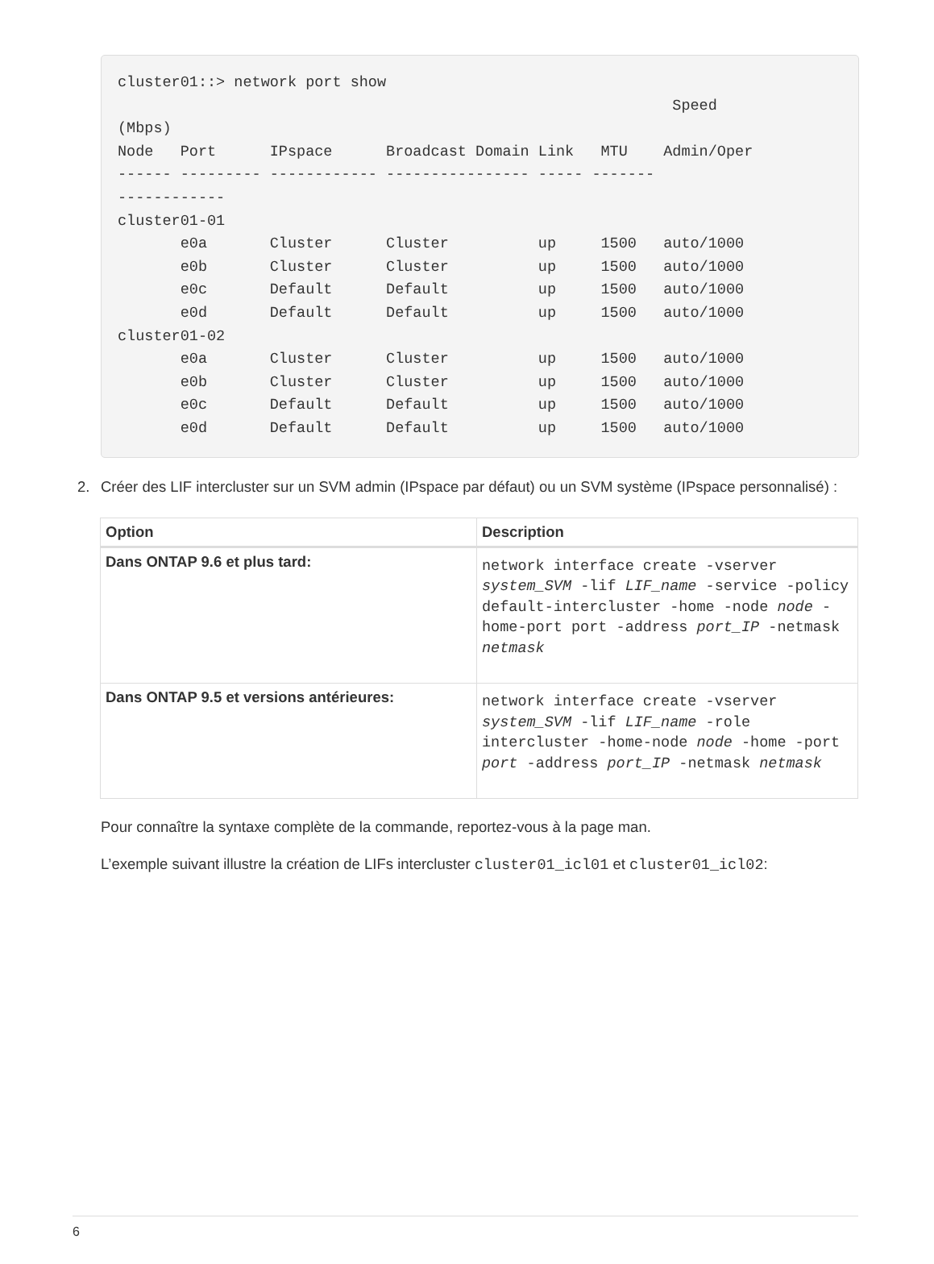cluster01::> network port show
                                                              Speed
(Mbps)
Node   Port      IPspace      Broadcast Domain Link   MTU    Admin/Oper
------ --------- ------------ ---------------- ----- -------
------------
cluster01-01
       e0a       Cluster      Cluster          up     1500   auto/1000
       e0b       Cluster      Cluster          up     1500   auto/1000
       e0c       Default      Default          up     1500   auto/1000
       e0d       Default      Default          up     1500   auto/1000
cluster01-02
       e0a       Cluster      Cluster          up     1500   auto/1000
       e0b       Cluster      Cluster          up     1500   auto/1000
       e0c       Default      Default          up     1500   auto/1000
       e0d       Default      Default          up     1500   auto/1000
2. Créer des LIF intercluster sur un SVM admin (IPspace par défaut) ou un SVM système (IPspace personnalisé) :
| Option | Description |
| --- | --- |
| Dans ONTAP 9.6 et plus tard: | network interface create -vserver system_SVM -lif LIF_name -service -policy default-intercluster -home -node node -home-port port -address port_IP -netmask netmask |
| Dans ONTAP 9.5 et versions antérieures: | network interface create -vserver system_SVM -lif LIF_name -role intercluster -home-node node -home -port port -address port_IP -netmask netmask |
Pour connaître la syntaxe complète de la commande, reportez-vous à la page man.
L’exemple suivant illustre la création de LIFs intercluster cluster01_icl01 et cluster01_icl02:
6